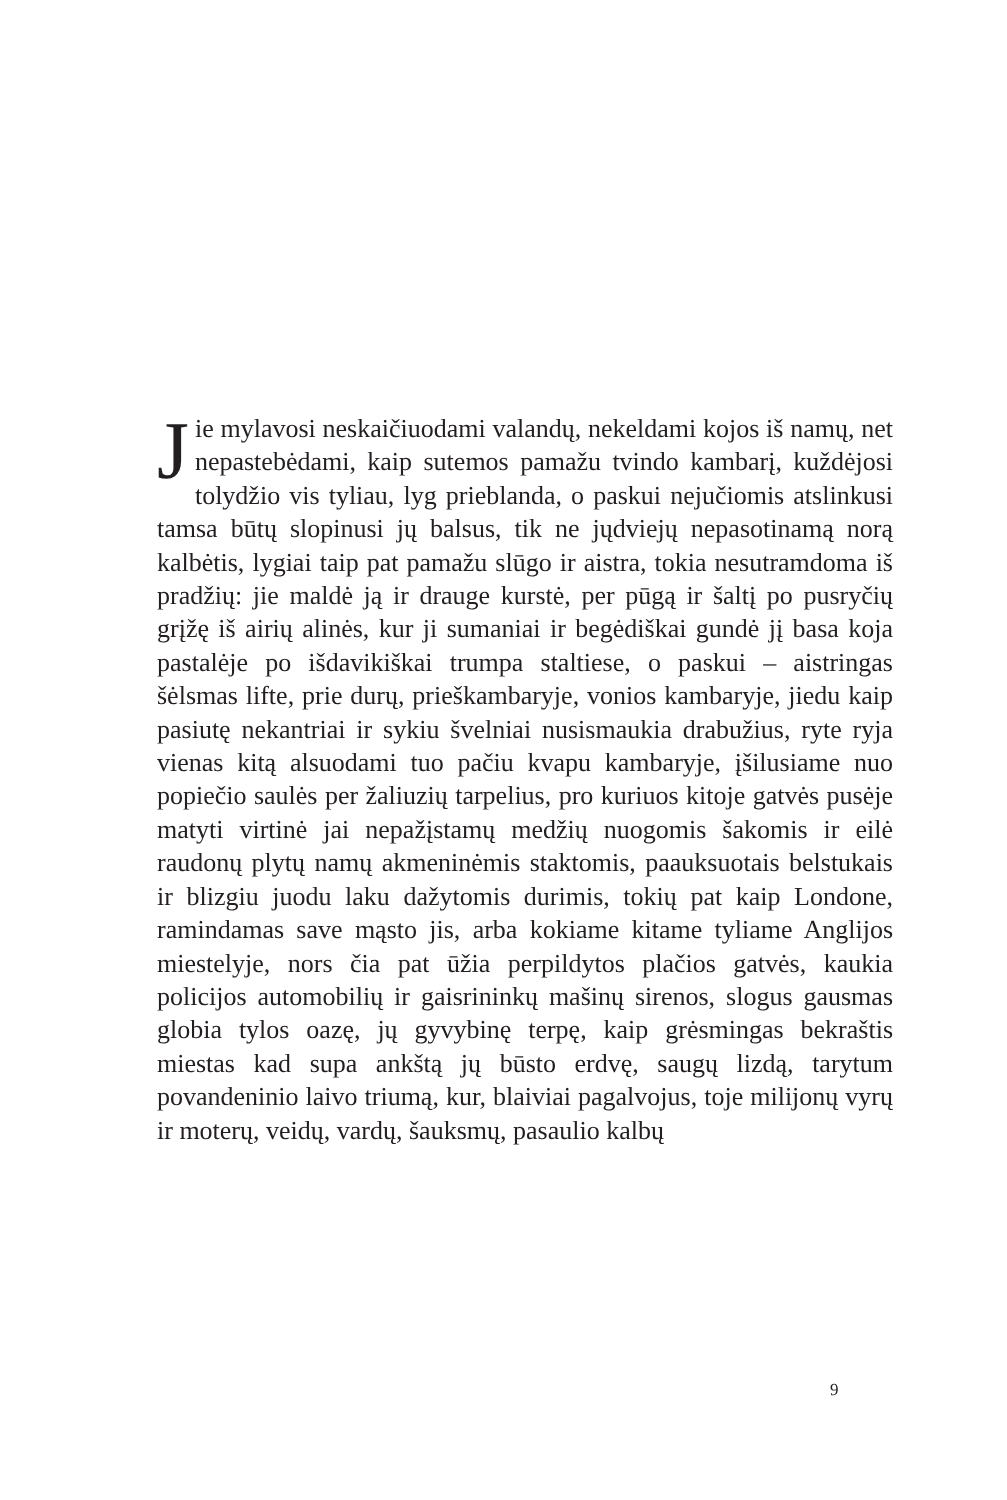Jie mylavosi neskaičiuodami valandų, nekeldami kojos iš namų, net nepastebėdami, kaip sutemos pamažu tvindo kambarį, kuždėjosi tolydžio vis tyliau, lyg prieblanda, o paskui nejučiomis atslinkusi tamsa būtų slopinusi jų balsus, tik ne jųdviejų nepasotinamą norą kalbėtis, lygiai taip pat pamažu slūgo ir aistra, tokia nesutramdoma iš pradžių: jie maldė ją ir drauge kurstė, per pūgą ir šaltį po pusryčių grįžę iš airių alinės, kur ji sumaniai ir begėdiškai gundė jį basa koja pastalėje po išdavikiškai trumpa staltiese, o paskui – aistringas šėlsmas lifte, prie durų, prieškambaryje, vonios kambaryje, jiedu kaip pasiutę nekantriai ir sykiu švelniai nusismaukia drabužius, ryte ryja vienas kitą alsuodami tuo pačiu kvapu kambaryje, įšilusiame nuo popiečio saulės per žaliuzių tarpelius, pro kuriuos kitoje gatvės pusėje matyti virtinė jai nepažįstamų medžių nuogomis šakomis ir eilė raudonų plytų namų akmeninėmis staktomis, paauksuotais belstukais ir blizgiu juodu laku dažytomis durimis, tokių pat kaip Londone, ramindamas save mąsto jis, arba kokiame kitame tyliame Anglijos miestelyje, nors čia pat ūžia perpildytos plačios gatvės, kaukia policijos automobilių ir gaisrininkų mašinų sirenos, slogus gausmas globia tylos oazę, jų gyvybinę terpę, kaip grėsmingas bekraštis miestas kad supa ankštą jų būsto erdvę, saugų lizdą, tarytum povandeninio laivo triumą, kur, blaiviai pagalvojus, toje milijonų vyrų ir moterų, veidų, vardų, šauksmų, pasaulio kalbų
9